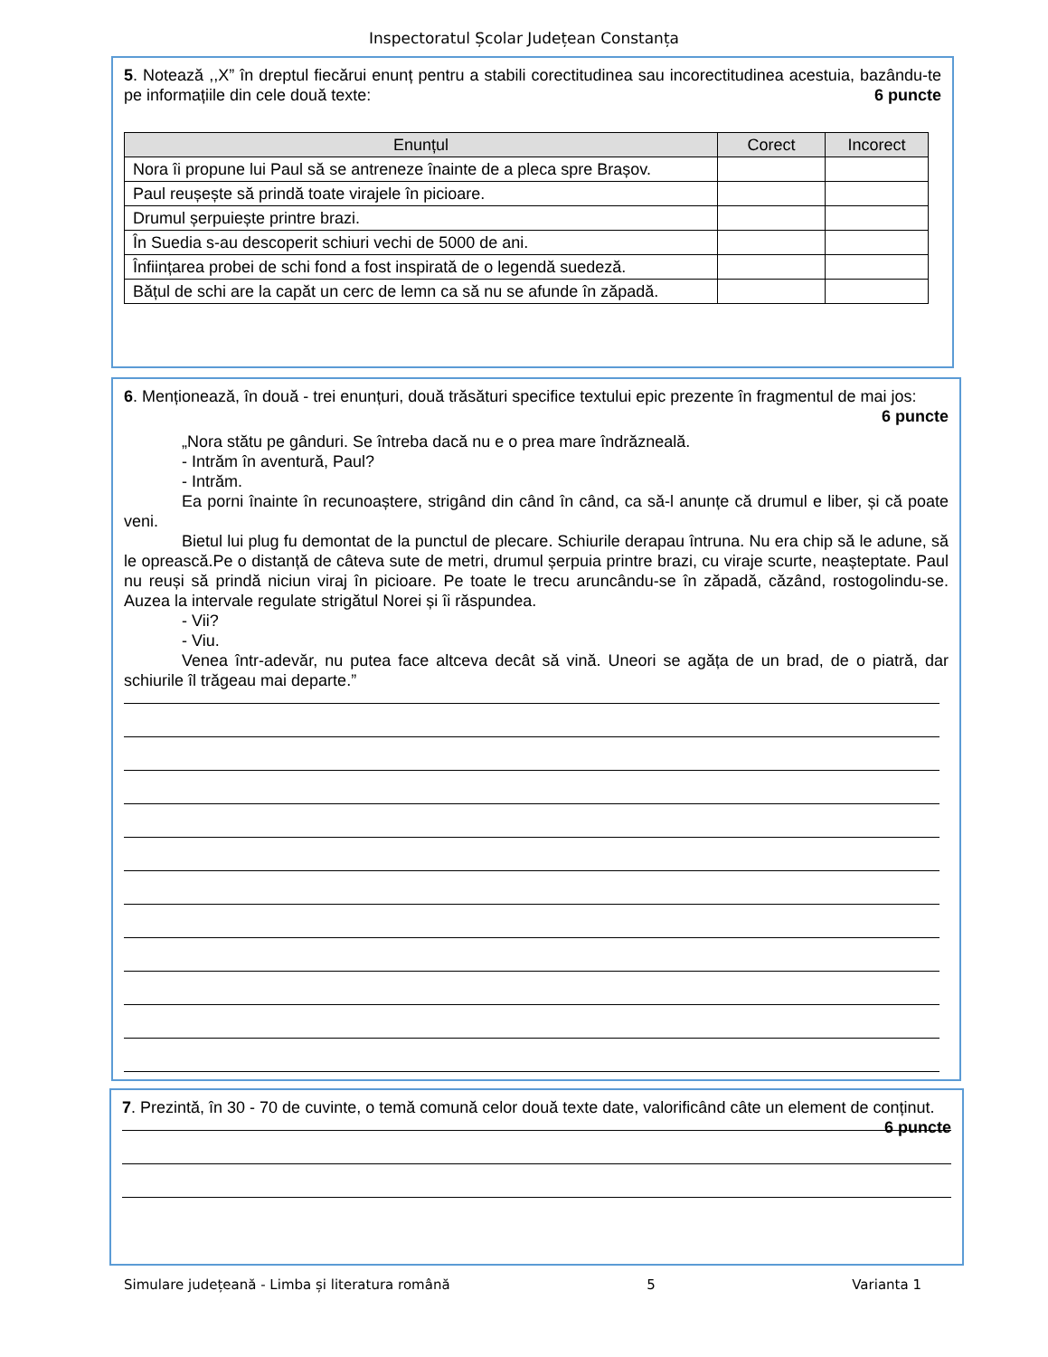Inspectoratul Școlar Județean Constanța
5. Notează ,,X” în dreptul fiecărui enunț pentru a stabili corectitudinea sau incorectitudinea acestuia, bazându-te pe informațiile din cele două texte: 6 puncte
| Enunțul | Corect | Incorect |
| --- | --- | --- |
| Nora îi propune lui Paul să se antreneze înainte de a pleca spre Brașov. | | |
| Paul reușește să prindă toate virajele în picioare. | | |
| Drumul șerpuiește printre brazi. | | |
| În Suedia s-au descoperit schiuri vechi de 5000 de ani. | | |
| Înființarea probei de schi fond a fost inspirată de o legendă suedeză. | | |
| Bățul de schi are la capăt un cerc de lemn ca să nu se afunde în zăpadă. | | |
6. Menționează, în două - trei enunțuri, două trăsături specifice textului epic prezente în fragmentul de mai jos: 6 puncte
„Nora stătu pe gânduri. Se întreba dacă nu e o prea mare îndrăzneală.
- Intrăm în aventură, Paul?
- Intrăm.
Ea porni înainte în recunoaștere, strigând din când în când, ca să-l anunțe că drumul e liber, și că poate veni.
Bietul lui plug fu demontat de la punctul de plecare. Schiurile derapau întruna. Nu era chip să le adune, să le oprească.Pe o distanță de câteva sute de metri, drumul șerpuia printre brazi, cu viraje scurte, neașteptate. Paul nu reuși să prindă niciun viraj în picioare. Pe toate le trecu aruncându-se în zăpadă, căzând, rostogolindu-se. Auzea la intervale regulate strigătul Norei și îi răspundea.
- Vii?
- Viu.
Venea într-adevăr, nu putea face altceva decât să vină. Uneori se agăța de un brad, de o piatră, dar schiurile îl trăgeau mai departe.”
7. Prezintă, în 30 - 70 de cuvinte, o temă comună celor două texte date, valorificând câte un element de conținut. 6 puncte
Simulare județeană - Limba și literatura română 5 Varianta 1